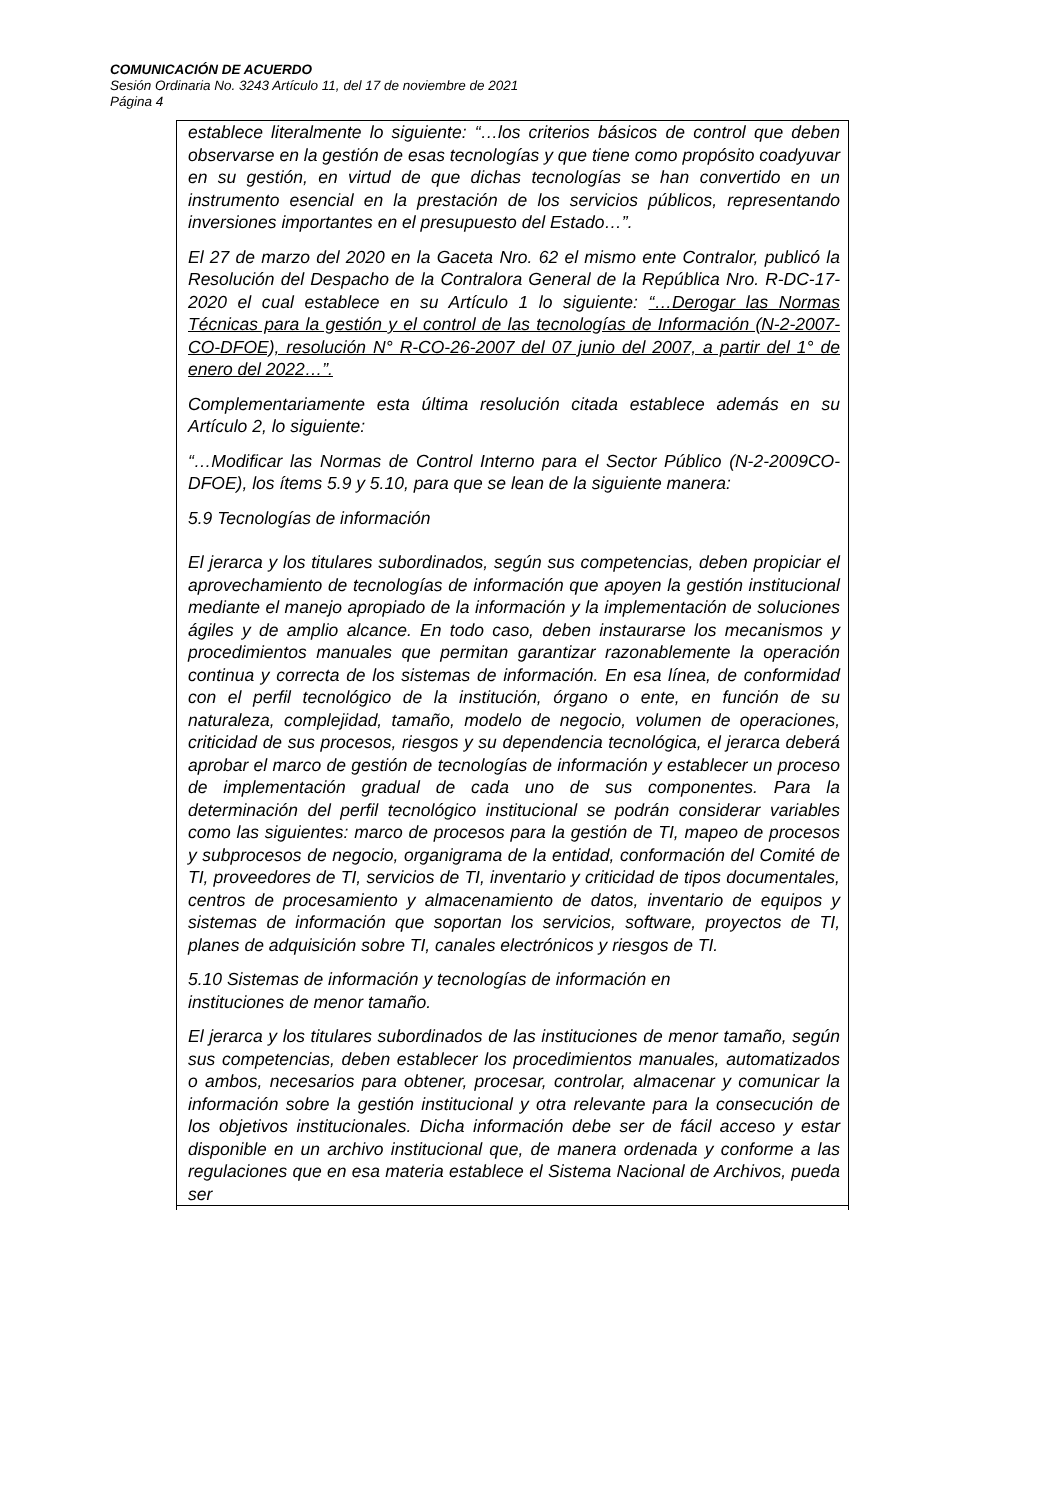COMUNICACIÓN DE ACUERDO
Sesión Ordinaria No. 3243 Artículo 11, del 17 de noviembre de 2021
Página 4
establece literalmente lo siguiente: “…los criterios básicos de control que deben observarse en la gestión de esas tecnologías y que tiene como propósito coadyuvar en su gestión, en virtud de que dichas tecnologías se han convertido en un instrumento esencial en la prestación de los servicios públicos, representando inversiones importantes en el presupuesto del Estado…”.
El 27 de marzo del 2020 en la Gaceta Nro. 62 el mismo ente Contralor, publicó la Resolución del Despacho de la Contralora General de la República Nro. R-DC-17-2020 el cual establece en su Artículo 1 lo siguiente: “…Derogar las Normas Técnicas para la gestión y el control de las tecnologías de Información (N-2-2007-CO-DFOE), resolución N° R-CO-26-2007 del 07 junio del 2007, a partir del 1° de enero del 2022…”.
Complementariamente esta última resolución citada establece además en su Artículo 2, lo siguiente:
“…Modificar las Normas de Control Interno para el Sector Público (N-2-2009CO-DFOE), los ítems 5.9 y 5.10, para que se lean de la siguiente manera:
5.9 Tecnologías de información
El jerarca y los titulares subordinados, según sus competencias, deben propiciar el aprovechamiento de tecnologías de información que apoyen la gestión institucional mediante el manejo apropiado de la información y la implementación de soluciones ágiles y de amplio alcance. En todo caso, deben instaurarse los mecanismos y procedimientos manuales que permitan garantizar razonablemente la operación continua y correcta de los sistemas de información. En esa línea, de conformidad con el perfil tecnológico de la institución, órgano o ente, en función de su naturaleza, complejidad, tamaño, modelo de negocio, volumen de operaciones, criticidad de sus procesos, riesgos y su dependencia tecnológica, el jerarca deberá aprobar el marco de gestión de tecnologías de información y establecer un proceso de implementación gradual de cada uno de sus componentes. Para la determinación del perfil tecnológico institucional se podrán considerar variables como las siguientes: marco de procesos para la gestión de TI, mapeo de procesos y subprocesos de negocio, organigrama de la entidad, conformación del Comité de TI, proveedores de TI, servicios de TI, inventario y criticidad de tipos documentales, centros de procesamiento y almacenamiento de datos, inventario de equipos y sistemas de información que soportan los servicios, software, proyectos de TI, planes de adquisición sobre TI, canales electrónicos y riesgos de TI.
5.10 Sistemas de información y tecnologías de información en
instituciones de menor tamaño.
El jerarca y los titulares subordinados de las instituciones de menor tamaño, según sus competencias, deben establecer los procedimientos manuales, automatizados o ambos, necesarios para obtener, procesar, controlar, almacenar y comunicar la información sobre la gestión institucional y otra relevante para la consecución de los objetivos institucionales. Dicha información debe ser de fácil acceso y estar disponible en un archivo institucional que, de manera ordenada y conforme a las regulaciones que en esa materia establece el Sistema Nacional de Archivos, pueda ser